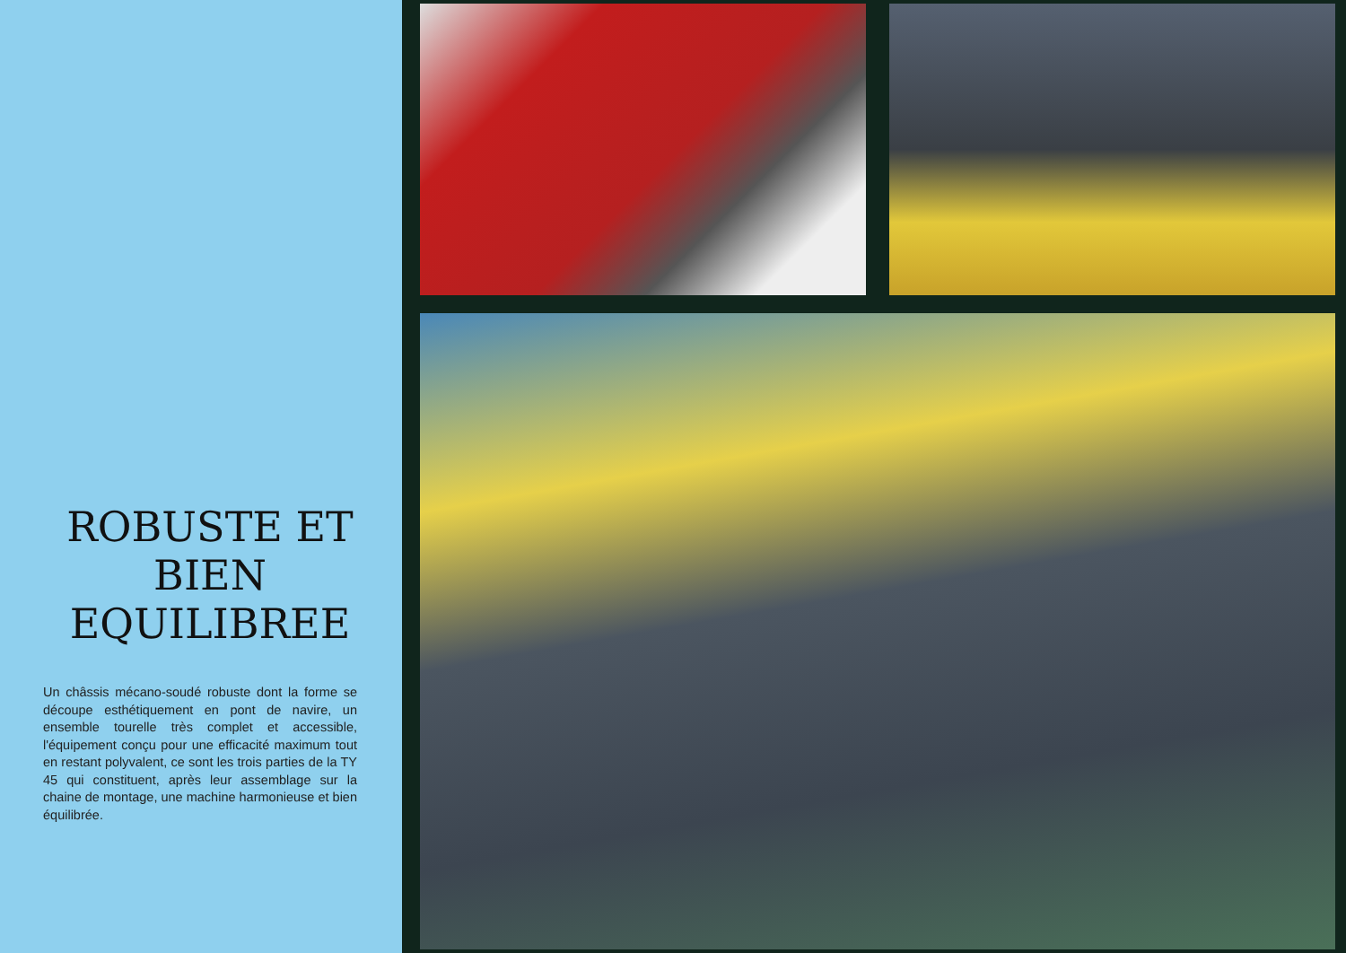ROBUSTE ET
BIEN
EQUILIBREE
Un châssis mécano-soudé robuste dont la forme se découpe esthétiquement en pont de navire, un ensemble tourelle très complet et accessible, l'équipement conçu pour une efficacité maximum tout en restant poly­valent, ce sont les trois parties de la TY 45 qui constituent, après leur assemblage sur la chaine de montage, une machine harmo­nieuse et bien équilibrée.